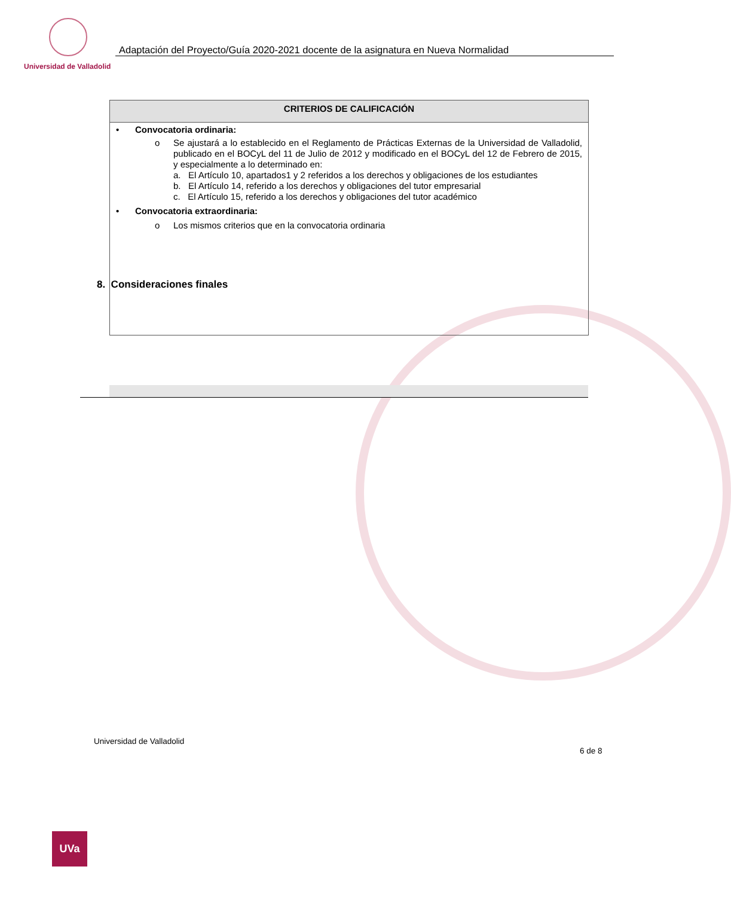Universidad de Valladolid
Adaptación del Proyecto/Guía 2020-2021 docente de la asignatura en Nueva Normalidad
CRITERIOS DE CALIFICACIÓN
• Convocatoria ordinaria:
o Se ajustará a lo establecido en el Reglamento de Prácticas Externas de la Universidad de Valladolid, publicado en el BOCyL del 11 de Julio de 2012 y modificado en el BOCyL del 12 de Febrero de 2015, y especialmente a lo determinado en:
a. El Artículo 10, apartados1 y 2 referidos a los derechos y obligaciones de los estudiantes
b. El Artículo 14, referido a los derechos y obligaciones del tutor empresarial
c. El Artículo 15, referido a los derechos y obligaciones del tutor académico
• Convocatoria extraordinaria:
o Los mismos criterios que en la convocatoria ordinaria
8. Consideraciones finales
Universidad de Valladolid
6 de 8
UVa